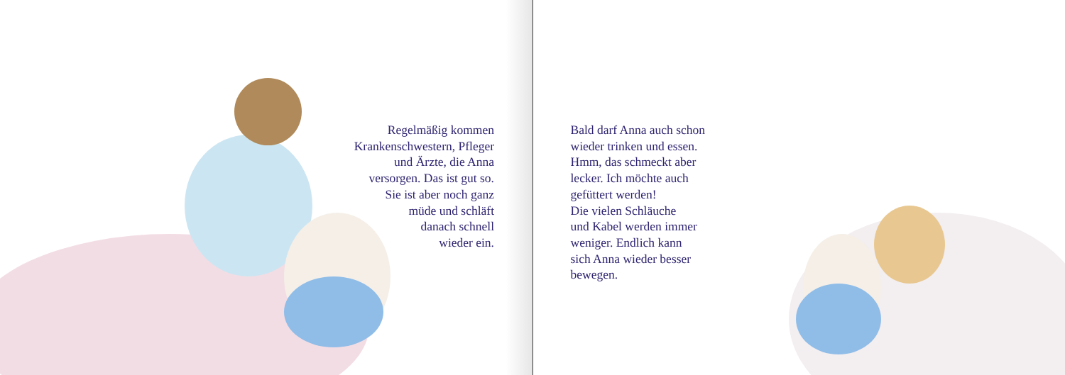Regelmäßig kommen
Krankenschwestern, Pfleger
und Ärzte, die Anna
versorgen. Das ist gut so.
Sie ist aber noch ganz
müde und schläft
danach schnell
wieder ein.
Bald darf Anna auch schon
wieder trinken und essen.
Hmm, das schmeckt aber
lecker. Ich möchte auch
gefüttert werden!
Die vielen Schläuche
und Kabel werden immer
weniger. Endlich kann
sich Anna wieder besser
bewegen.